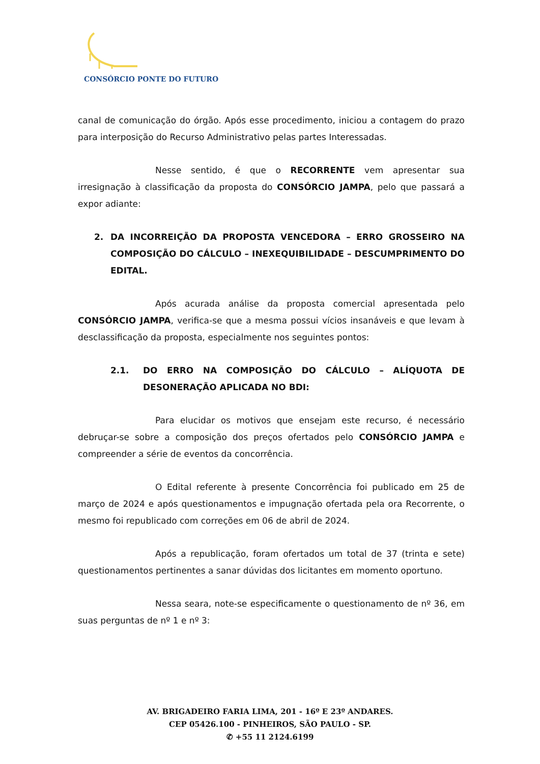CONSÓRCIO PONTE DO FUTURO
canal de comunicação do órgão. Após esse procedimento, iniciou a contagem do prazo para interposição do Recurso Administrativo pelas partes Interessadas.
Nesse sentido, é que o RECORRENTE vem apresentar sua irresignação à classificação da proposta do CONSÓRCIO JAMPA, pelo que passará a expor adiante:
2. DA INCORREIÇÃO DA PROPOSTA VENCEDORA – ERRO GROSSEIRO NA COMPOSIÇÃO DO CÁLCULO – INEXEQUIBILIDADE – DESCUMPRIMENTO DO EDITAL.
Após acurada análise da proposta comercial apresentada pelo CONSÓRCIO JAMPA, verifica-se que a mesma possui vícios insanáveis e que levam à desclassificação da proposta, especialmente nos seguintes pontos:
2.1. DO ERRO NA COMPOSIÇÃO DO CÁLCULO – ALÍQUOTA DE DESONERAÇÃO APLICADA NO BDI:
Para elucidar os motivos que ensejam este recurso, é necessário debruçar-se sobre a composição dos preços ofertados pelo CONSÓRCIO JAMPA e compreender a série de eventos da concorrência.
O Edital referente à presente Concorrência foi publicado em 25 de março de 2024 e após questionamentos e impugnação ofertada pela ora Recorrente, o mesmo foi republicado com correções em 06 de abril de 2024.
Após a republicação, foram ofertados um total de 37 (trinta e sete) questionamentos pertinentes a sanar dúvidas dos licitantes em momento oportuno.
Nessa seara, note-se especificamente o questionamento de nº 36, em suas perguntas de nº 1 e nº 3:
AV. BRIGADEIRO FARIA LIMA, 201 - 16º E 23º ANDARES.
CEP 05426.100 - PINHEIROS, SÃO PAULO - SP.
✆ +55 11 2124.6199